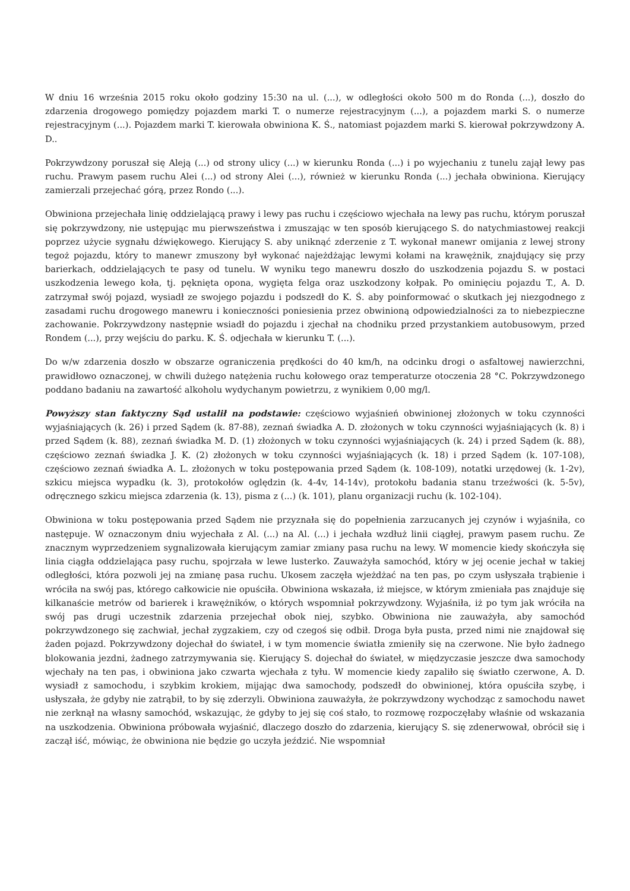W dniu 16 września 2015 roku około godziny 15:30 na ul. (...), w odległości około 500 m do Ronda (...), doszło do zdarzenia drogowego pomiędzy pojazdem marki T. o numerze rejestracyjnym (...), a pojazdem marki S. o numerze rejestracyjnym (...). Pojazdem marki T. kierowała obwiniona K. Ś., natomiast pojazdem marki S. kierował pokrzywdzony A. D..
Pokrzywdzony poruszał się Aleją (...) od strony ulicy (...) w kierunku Ronda (...) i po wyjechaniu z tunelu zajął lewy pas ruchu. Prawym pasem ruchu Alei (...) od strony Alei (...), również w kierunku Ronda (...) jechała obwiniona. Kierujący zamierzali przejechać górą, przez Rondo (...).
Obwiniona przejechała linię oddzielającą prawy i lewy pas ruchu i częściowo wjechała na lewy pas ruchu, którym poruszał się pokrzywdzony, nie ustępując mu pierwszeństwa i zmuszając w ten sposób kierującego S. do natychmiastowej reakcji poprzez użycie sygnału dźwiękowego. Kierujący S. aby uniknąć zderzenie z T. wykonał manewr omijania z lewej strony tegoż pojazdu, który to manewr zmuszony był wykonać najeżdżając lewymi kołami na krawężnik, znajdujący się przy barierkach, oddzielających te pasy od tunelu. W wyniku tego manewru doszło do uszkodzenia pojazdu S. w postaci uszkodzenia lewego koła, tj. pęknięta opona, wygięta felga oraz uszkodzony kołpak. Po ominięciu pojazdu T., A. D. zatrzymał swój pojazd, wysiadł ze swojego pojazdu i podszedł do K. Ś. aby poinformować o skutkach jej niezgodnego z zasadami ruchu drogowego manewru i konieczności poniesienia przez obwinioną odpowiedzialności za to niebezpieczne zachowanie. Pokrzywdzony następnie wsiadł do pojazdu i zjechał na chodniku przed przystankiem autobusowym, przed Rondem (...), przy wejściu do parku. K. Ś. odjechała w kierunku T. (...).
Do w/w zdarzenia doszło w obszarze ograniczenia prędkości do 40 km/h, na odcinku drogi o asfaltowej nawierzchni, prawidłowo oznaczonej, w chwili dużego natężenia ruchu kołowego oraz temperaturze otoczenia 28 °C. Pokrzywdzonego poddano badaniu na zawartość alkoholu wydychanym powietrzu, z wynikiem 0,00 mg/l.
Powyższy stan faktyczny Sąd ustalił na podstawie: częściowo wyjaśnień obwinionej złożonych w toku czynności wyjaśniających (k. 26) i przed Sądem (k. 87-88), zeznań świadka A. D. złożonych w toku czynności wyjaśniających (k. 8) i przed Sądem (k. 88), zeznań świadka M. D. (1) złożonych w toku czynności wyjaśniających (k. 24) i przed Sądem (k. 88), częściowo zeznań świadka J. K. (2) złożonych w toku czynności wyjaśniających (k. 18) i przed Sądem (k. 107-108), częściowo zeznań świadka A. L. złożonych w toku postępowania przed Sądem (k. 108-109), notatki urzędowej (k. 1-2v), szkicu miejsca wypadku (k. 3), protokołów oględzin (k. 4-4v, 14-14v), protokołu badania stanu trzeźwości (k. 5-5v), odręcznego szkicu miejsca zdarzenia (k. 13), pisma z (...) (k. 101), planu organizacji ruchu (k. 102-104).
Obwiniona w toku postępowania przed Sądem nie przyznała się do popełnienia zarzucanych jej czynów i wyjaśniła, co następuje. W oznaczonym dniu wyjechała z Al. (...) na Al. (...) i jechała wzdłuż linii ciągłej, prawym pasem ruchu. Ze znacznym wyprzedzeniem sygnalizowała kierującym zamiar zmiany pasa ruchu na lewy. W momencie kiedy skończyła się linia ciągła oddzielająca pasy ruchu, spojrzała w lewe lusterko. Zauważyła samochód, który w jej ocenie jechał w takiej odległości, która pozwoli jej na zmianę pasa ruchu. Ukosem zaczęła wjeżdżać na ten pas, po czym usłyszała trąbienie i wróciła na swój pas, którego całkowicie nie opuściła. Obwiniona wskazała, iż miejsce, w którym zmieniała pas znajduje się kilkanaście metrów od barierek i krawężników, o których wspomniał pokrzywdzony. Wyjaśniła, iż po tym jak wróciła na swój pas drugi uczestnik zdarzenia przejechał obok niej, szybko. Obwiniona nie zauważyła, aby samochód pokrzywdzonego się zachwiał, jechał zygzakiem, czy od czegoś się odbił. Droga była pusta, przed nimi nie znajdował się żaden pojazd. Pokrzywdzony dojechał do świateł, i w tym momencie światła zmieniły się na czerwone. Nie było żadnego blokowania jezdni, żadnego zatrzymywania się. Kierujący S. dojechał do świateł, w międzyczasie jeszcze dwa samochody wjechały na ten pas, i obwiniona jako czwarta wjechała z tyłu. W momencie kiedy zapaliło się światło czerwone, A. D. wysiadł z samochodu, i szybkim krokiem, mijając dwa samochody, podszedł do obwinionej, która opuściła szybę, i usłyszała, że gdyby nie zatrąbił, to by się zderzyli. Obwiniona zauważyła, że pokrzywdzony wychodząc z samochodu nawet nie zerknął na własny samochód, wskazując, że gdyby to jej się coś stało, to rozmowę rozpoczęłaby właśnie od wskazania na uszkodzenia. Obwiniona próbowała wyjaśnić, dlaczego doszło do zdarzenia, kierujący S. się zdenerwował, obrócił się i zaczął iść, mówiąc, że obwiniona nie będzie go uczyła jeździć. Nie wspomniał